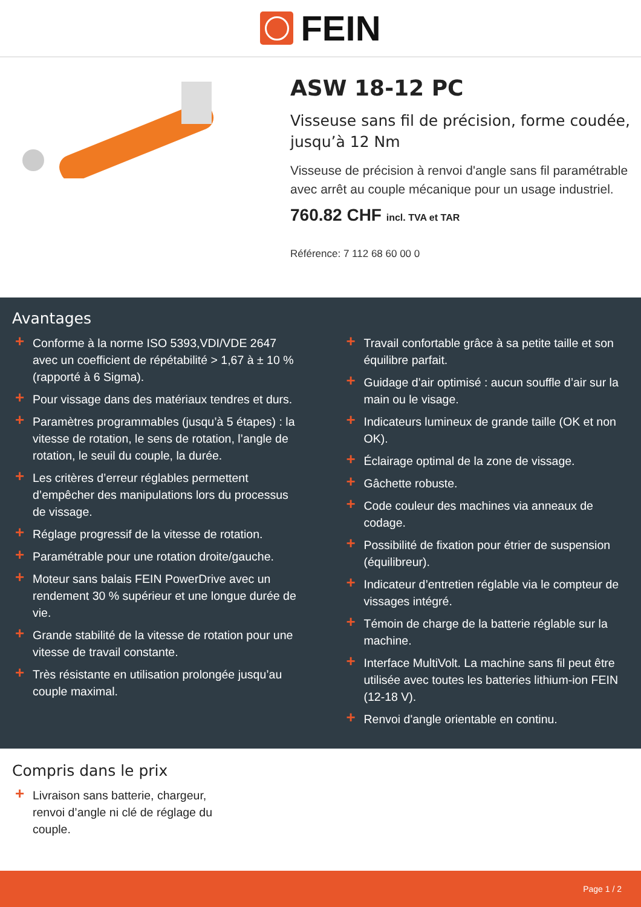FEIN
ASW 18-12 PC
Visseuse sans fil de précision, forme coudée, jusqu’à 12 Nm
Visseuse de précision à renvoi d'angle sans fil paramétrable avec arrêt au couple mécanique pour un usage industriel.
760.82 CHF incl. TVA et TAR
Référence: 7 112 68 60 00 0
Avantages
+ Conforme à la norme ISO 5393,VDI/VDE 2647 avec un coefficient de répétabilité > 1,67 à ± 10 % (rapporté à 6 Sigma).
+ Pour vissage dans des matériaux tendres et durs.
+ Paramètres programmables (jusqu’à 5 étapes) : la vitesse de rotation, le sens de rotation, l’angle de rotation, le seuil du couple, la durée.
+ Les critères d’erreur réglables permettent d’empêcher des manipulations lors du processus de vissage.
+ Réglage progressif de la vitesse de rotation.
+ Paramétrable pour une rotation droite/gauche.
+ Moteur sans balais FEIN PowerDrive avec un rendement 30 % supérieur et une longue durée de vie.
+ Grande stabilité de la vitesse de rotation pour une vitesse de travail constante.
+ Très résistante en utilisation prolongée jusqu’au couple maximal.
+ Travail confortable grâce à sa petite taille et son équilibre parfait.
+ Guidage d’air optimisé : aucun souffle d’air sur la main ou le visage.
+ Indicateurs lumineux de grande taille (OK et non OK).
+ Éclairage optimal de la zone de vissage.
+ Gâchette robuste.
+ Code couleur des machines via anneaux de codage.
+ Possibilité de fixation pour étrier de suspension (équilibreur).
+ Indicateur d’entretien réglable via le compteur de vissages intégré.
+ Témoin de charge de la batterie réglable sur la machine.
+ Interface MultiVolt. La machine sans fil peut être utilisée avec toutes les batteries lithium-ion FEIN (12-18 V).
+ Renvoi d'angle orientable en continu.
Compris dans le prix
+ Livraison sans batterie, chargeur, renvoi d’angle ni clé de réglage du couple.
Page 1 / 2